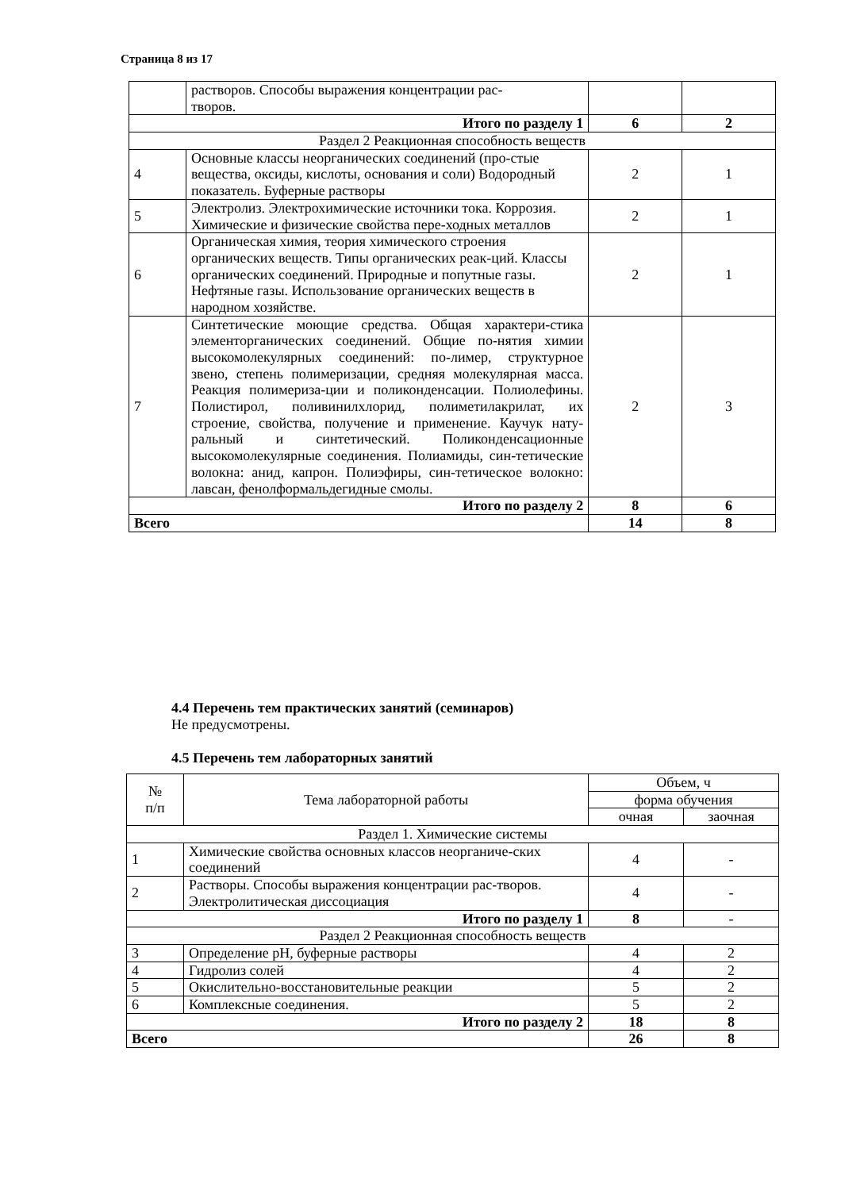Страница 8 из 17
| | растворов. Способы выражения концентрации рас- творов. | | |
| Итого по разделу 1 | | 6 | 2 |
| Раздел 2 Реакционная способность веществ | | | |
| 4 | Основные классы неорганических соединений (про-стые вещества, оксиды, кислоты, основания и соли) Водородный показатель. Буферные растворы | 2 | 1 |
| 5 | Электролиз. Электрохимические источники тока. Коррозия. Химические и физические свойства пере-ходных металлов | 2 | 1 |
| 6 | Органическая химия, теория химического строения органических веществ. Типы органических реак-ций. Классы органических соединений. Природные и попутные газы. Нефтяные газы. Использование органических веществ в народном хозяйстве. | 2 | 1 |
| 7 | Синтетические моющие средства. Общая характери-стика элементорганических соединений. Общие по-нятия химии высокомолекулярных соединений: по-лимер, структурное звено, степень полимеризации, средняя молекулярная масса. Реакция полимериза-ции и поликонденсации. Полиолефины. Полистирол, поливинилхлорид, полиметилакрилат, их строение, свойства, получение и применение. Каучук нату-ральный и синтетический. Поликонденсационные высокомолекулярные соединения. Полиамиды, син-тетические волокна: анид, капрон. Полиэфиры, син-тетическое волокно: лавсан, фенолформальдегидные смолы. | 2 | 3 |
| Итого по разделу 2 | | 8 | 6 |
| Всего | | 14 | 8 |
4.4 Перечень тем практических занятий (семинаров)
Не предусмотрены.
4.5 Перечень тем лабораторных занятий
| № п/п | Тема лабораторной работы | Объем, ч | |
| --- | --- | --- | --- |
| | | форма обучения | |
| | | очная | заочная |
| Раздел 1. Химические системы | | | |
| 1 | Химические свойства основных классов неорганиче-ских соединений | 4 | - |
| 2 | Растворы. Способы выражения концентрации рас-творов. Электролитическая диссоциация | 4 | - |
| Итого по разделу 1 | | 8 | - |
| Раздел 2 Реакционная способность веществ | | | |
| 3 | Определение рН, буферные растворы | 4 | 2 |
| 4 | Гидролиз солей | 4 | 2 |
| 5 | Окислительно-восстановительные реакции | 5 | 2 |
| 6 | Комплексные соединения. | 5 | 2 |
| Итого по разделу 2 | | 18 | 8 |
| Всего | | 26 | 8 |